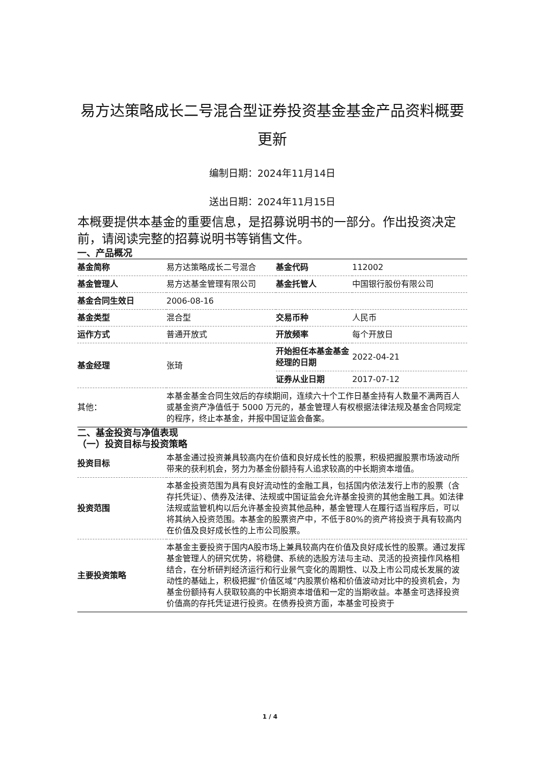易方达策略成长二号混合型证券投资基金基金产品资料概要更新
编制日期：2024年11月14日
送出日期：2024年11月15日
本概要提供本基金的重要信息，是招募说明书的一部分。作出投资决定前，请阅读完整的招募说明书等销售文件。
一、产品概况
| 基金简称 | 易方达策略成长二号混合 | 基金代码 | 112002 |
| 基金管理人 | 易方达基金管理有限公司 | 基金托管人 | 中国银行股份有限公司 |
| 基金合同生效日 | 2006-08-16 | | |
| 基金类型 | 混合型 | 交易币种 | 人民币 |
| 运作方式 | 普通开放式 | 开放频率 | 每个开放日 |
| 基金经理 | 张琦 | 开始担任本基金基金经理的日期 | 2022-04-21 |
| | | 证券从业日期 | 2017-07-12 |
| 其他： | 本基金基金合同生效后的存续期间，连续六十个工作日基金持有人数量不满两百人或基金资产净值低于 5000 万元的，基金管理人有权根据法律法规及基金合同规定的程序，终止本基金，并报中国证监会备案。 | | |
二、基金投资与净值表现
（一）投资目标与投资策略
| 投资目标 | 本基金通过投资兼具较高内在价值和良好成长性的股票，积极把握股票市场波动所带来的获利机会，努力为基金份额持有人追求较高的中长期资本增值。 |
| 投资范围 | 本基金投资范围为具有良好流动性的金融工具，包括国内依法发行上市的股票（含存托凭证）、债券及法律、法规或中国证监会允许基金投资的其他金融工具。如法律法规或监管机构以后允许基金投资其他品种，基金管理人在履行适当程序后，可以将其纳入投资范围。本基金的股票资产中，不低于80%的资产将投资于具有较高内在价值及良好成长性的上市公司股票。 |
| 主要投资策略 | 本基金主要投资于国内A股市场上兼具较高内在价值及良好成长性的股票。通过发挥基金管理人的研究优势，将稳健、系统的选股方法与主动、灵活的投资操作风格相结合，在分析研判经济运行和行业景气变化的周期性、以及上市公司成长发展的波动性的基础上，积极把握“价值区域”内股票价格和价值波动对比中的投资机会，为基金份额持有人获取较高的中长期资本增值和一定的当期收益。本基金可选择投资价值高的存托凭证进行投资。在债券投资方面，本基金可投资于 |
1 / 4